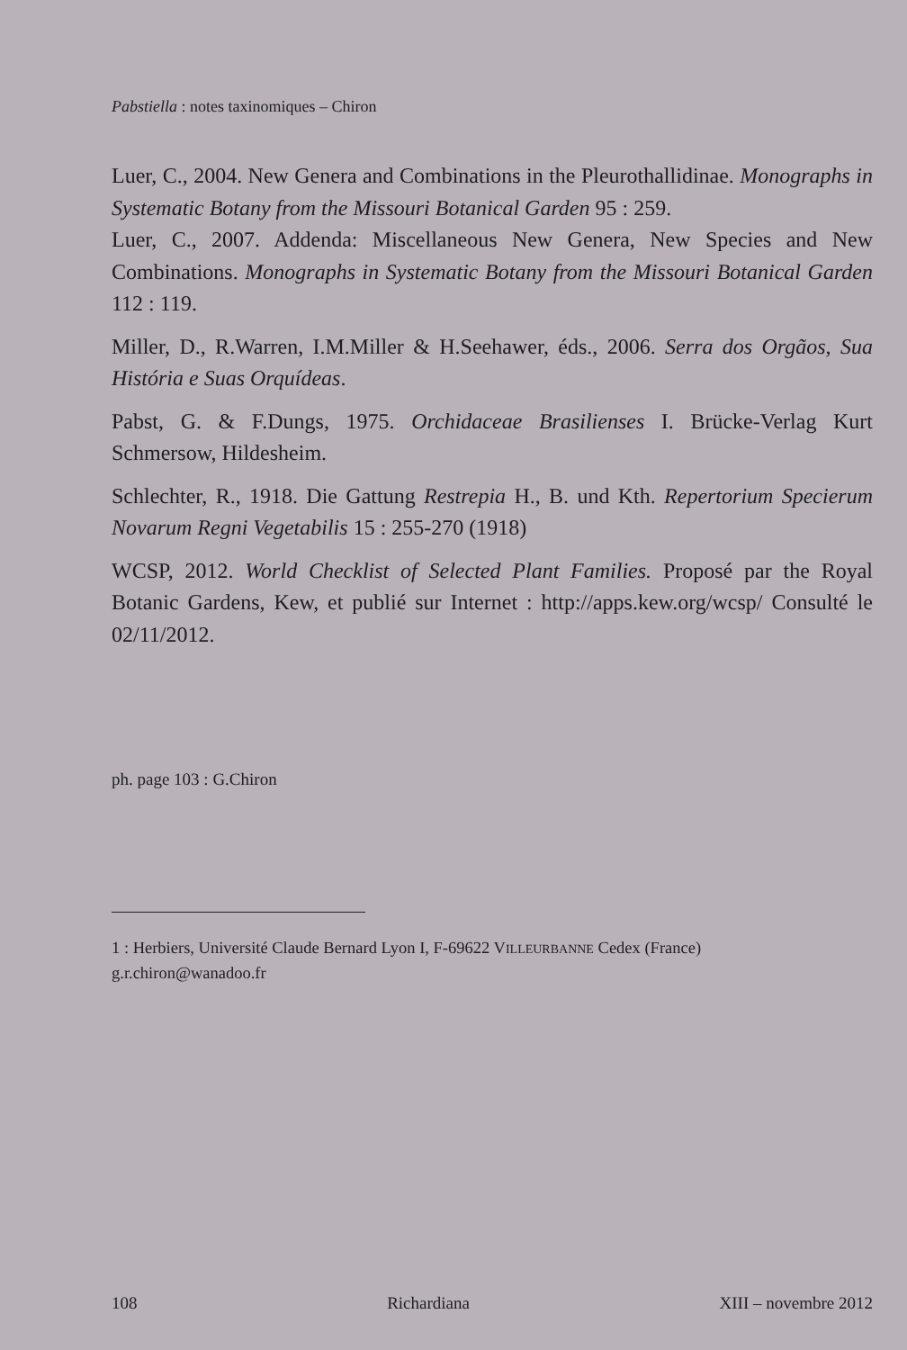Pabstiella : notes taxinomiques – Chiron
Luer, C., 2004. New Genera and Combinations in the Pleurothallidinae. Monographs in Systematic Botany from the Missouri Botanical Garden 95 : 259.
Luer, C., 2007. Addenda: Miscellaneous New Genera, New Species and New Combinations. Monographs in Systematic Botany from the Missouri Botanical Garden 112 : 119.
Miller, D., R.Warren, I.M.Miller & H.Seehawer, éds., 2006. Serra dos Orgãos, Sua História e Suas Orquídeas.
Pabst, G. & F.Dungs, 1975. Orchidaceae Brasilienses I. Brücke-Verlag Kurt Schmersow, Hildesheim.
Schlechter, R., 1918. Die Gattung Restrepia H., B. und Kth. Repertorium Specierum Novarum Regni Vegetabilis 15 : 255-270 (1918)
WCSP, 2012. World Checklist of Selected Plant Families. Proposé par the Royal Botanic Gardens, Kew, et publié sur Internet : http://apps.kew.org/wcsp/ Consulté le 02/11/2012.
ph. page 103 : G.Chiron
1 : Herbiers, Université Claude Bernard Lyon I, F-69622 VILLEURBANNE Cedex (France)
g.r.chiron@wanadoo.fr
108 Richardiana XIII – novembre 2012